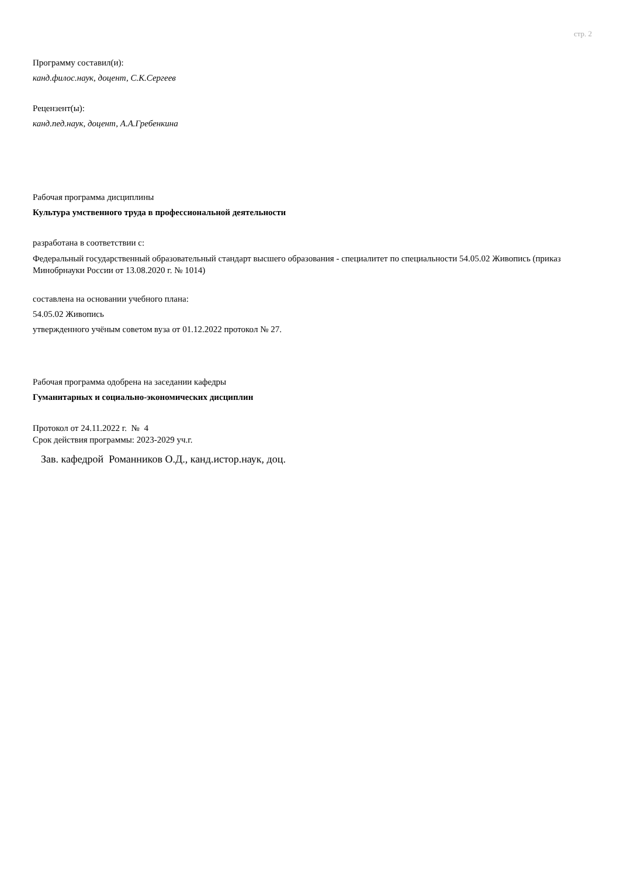стр. 2
Программу составил(и):
канд.филос.наук, доцент, С.К.Сергеев
Рецензент(ы):
канд.пед.наук, доцент, А.А.Гребенкина
Рабочая программа дисциплины
Культура умственного труда в профессиональной деятельности
разработана в соответствии с:
Федеральный государственный образовательный стандарт высшего образования - специалитет по специальности 54.05.02 Живопись (приказ Минобрнауки России от 13.08.2020 г. № 1014)
составлена на основании учебного плана:
54.05.02 Живопись
утвержденного учёным советом вуза от 01.12.2022 протокол № 27.
Рабочая программа одобрена на заседании кафедры
Гуманитарных и социально-экономических дисциплин
Протокол от 24.11.2022 г. № 4
Срок действия программы: 2023-2029 уч.г.
Зав. кафедрой Романников О.Д., канд.истор.наук, доц.